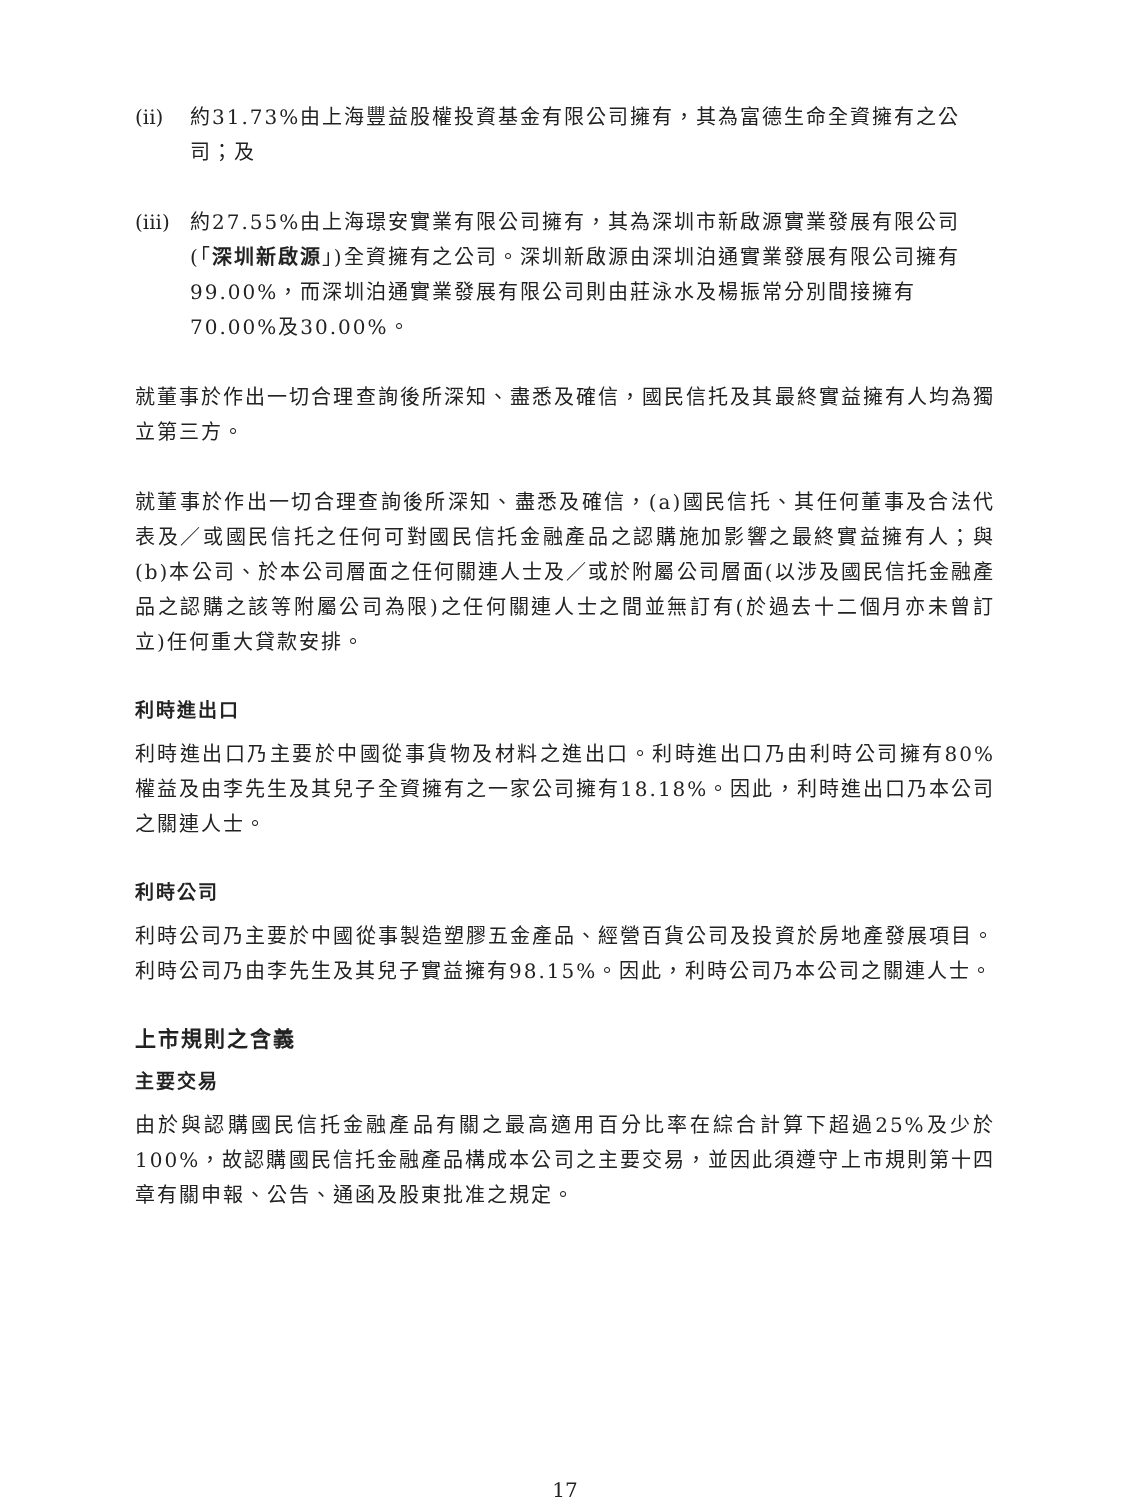(ii)
約31.73%由上海豐益股權投資基金有限公司擁有，其為富德生命全資擁有之公司；及
(iii)
約27.55%由上海璟安實業有限公司擁有，其為深圳市新啟源實業發展有限公司(「深圳新啟源」)全資擁有之公司。深圳新啟源由深圳泊通實業發展有限公司擁有99.00%，而深圳泊通實業發展有限公司則由莊泳水及楊振常分別間接擁有70.00%及30.00%。
就董事於作出一切合理查詢後所深知、盡悉及確信，國民信托及其最終實益擁有人均為獨立第三方。
就董事於作出一切合理查詢後所深知、盡悉及確信，(a)國民信托、其任何董事及合法代表及／或國民信托之任何可對國民信托金融產品之認購施加影響之最終實益擁有人；與(b)本公司、於本公司層面之任何關連人士及／或於附屬公司層面(以涉及國民信托金融產品之認購之該等附屬公司為限)之任何關連人士之間並無訂有(於過去十二個月亦未曾訂立)任何重大貸款安排。
利時進出口
利時進出口乃主要於中國從事貨物及材料之進出口。利時進出口乃由利時公司擁有80%權益及由李先生及其兒子全資擁有之一家公司擁有18.18%。因此，利時進出口乃本公司之關連人士。
利時公司
利時公司乃主要於中國從事製造塑膠五金產品、經營百貨公司及投資於房地產發展項目。利時公司乃由李先生及其兒子實益擁有98.15%。因此，利時公司乃本公司之關連人士。
上市規則之含義
主要交易
由於與認購國民信托金融產品有關之最高適用百分比率在綜合計算下超過25%及少於100%，故認購國民信托金融產品構成本公司之主要交易，並因此須遵守上市規則第十四章有關申報、公告、通函及股東批准之規定。
17